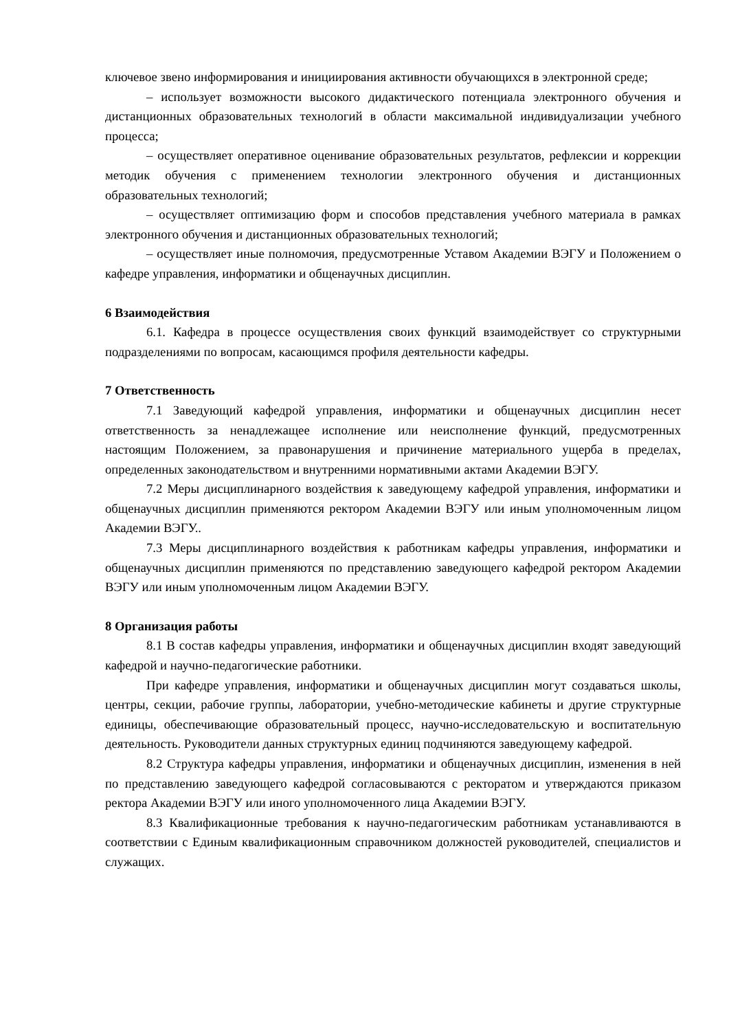ключевое звено информирования и инициирования активности обучающихся в электронной среде;
– использует возможности высокого дидактического потенциала электронного обучения и дистанционных образовательных технологий в области максимальной индивидуализации учебного процесса;
– осуществляет оперативное оценивание образовательных результатов, рефлексии и коррекции методик обучения с применением технологии электронного обучения и дистанционных образовательных технологий;
– осуществляет оптимизацию форм и способов представления учебного материала в рамках электронного обучения и дистанционных образовательных технологий;
– осуществляет иные полномочия, предусмотренные Уставом Академии ВЭГУ и Положением о кафедре управления, информатики и общенаучных дисциплин.
6 Взаимодействия
6.1. Кафедра в процессе осуществления своих функций взаимодействует со структурными подразделениями по вопросам, касающимся профиля деятельности кафедры.
7 Ответственность
7.1 Заведующий кафедрой управления, информатики и общенаучных дисциплин несет ответственность за ненадлежащее исполнение или неисполнение функций, предусмотренных настоящим Положением, за правонарушения и причинение материального ущерба в пределах, определенных законодательством и внутренними нормативными актами Академии ВЭГУ.
7.2 Меры дисциплинарного воздействия к заведующему кафедрой управления, информатики и общенаучных дисциплин применяются ректором Академии ВЭГУ или иным уполномоченным лицом Академии ВЭГУ..
7.3 Меры дисциплинарного воздействия к работникам кафедры управления, информатики и общенаучных дисциплин применяются по представлению заведующего кафедрой ректором Академии ВЭГУ или иным уполномоченным лицом Академии ВЭГУ.
8 Организация работы
8.1 В состав кафедры управления, информатики и общенаучных дисциплин входят заведующий кафедрой и научно-педагогические работники.
При кафедре управления, информатики и общенаучных дисциплин могут создаваться школы, центры, секции, рабочие группы, лаборатории, учебно-методические кабинеты и другие структурные единицы, обеспечивающие образовательный процесс, научно-исследовательскую и воспитательную деятельность. Руководители данных структурных единиц подчиняются заведующему кафедрой.
8.2 Структура кафедры управления, информатики и общенаучных дисциплин, изменения в ней по представлению заведующего кафедрой согласовываются с ректоратом и утверждаются приказом ректора Академии ВЭГУ или иного уполномоченного лица Академии ВЭГУ.
8.3 Квалификационные требования к научно-педагогическим работникам устанавливаются в соответствии с Единым квалификационным справочником должностей руководителей, специалистов и служащих.